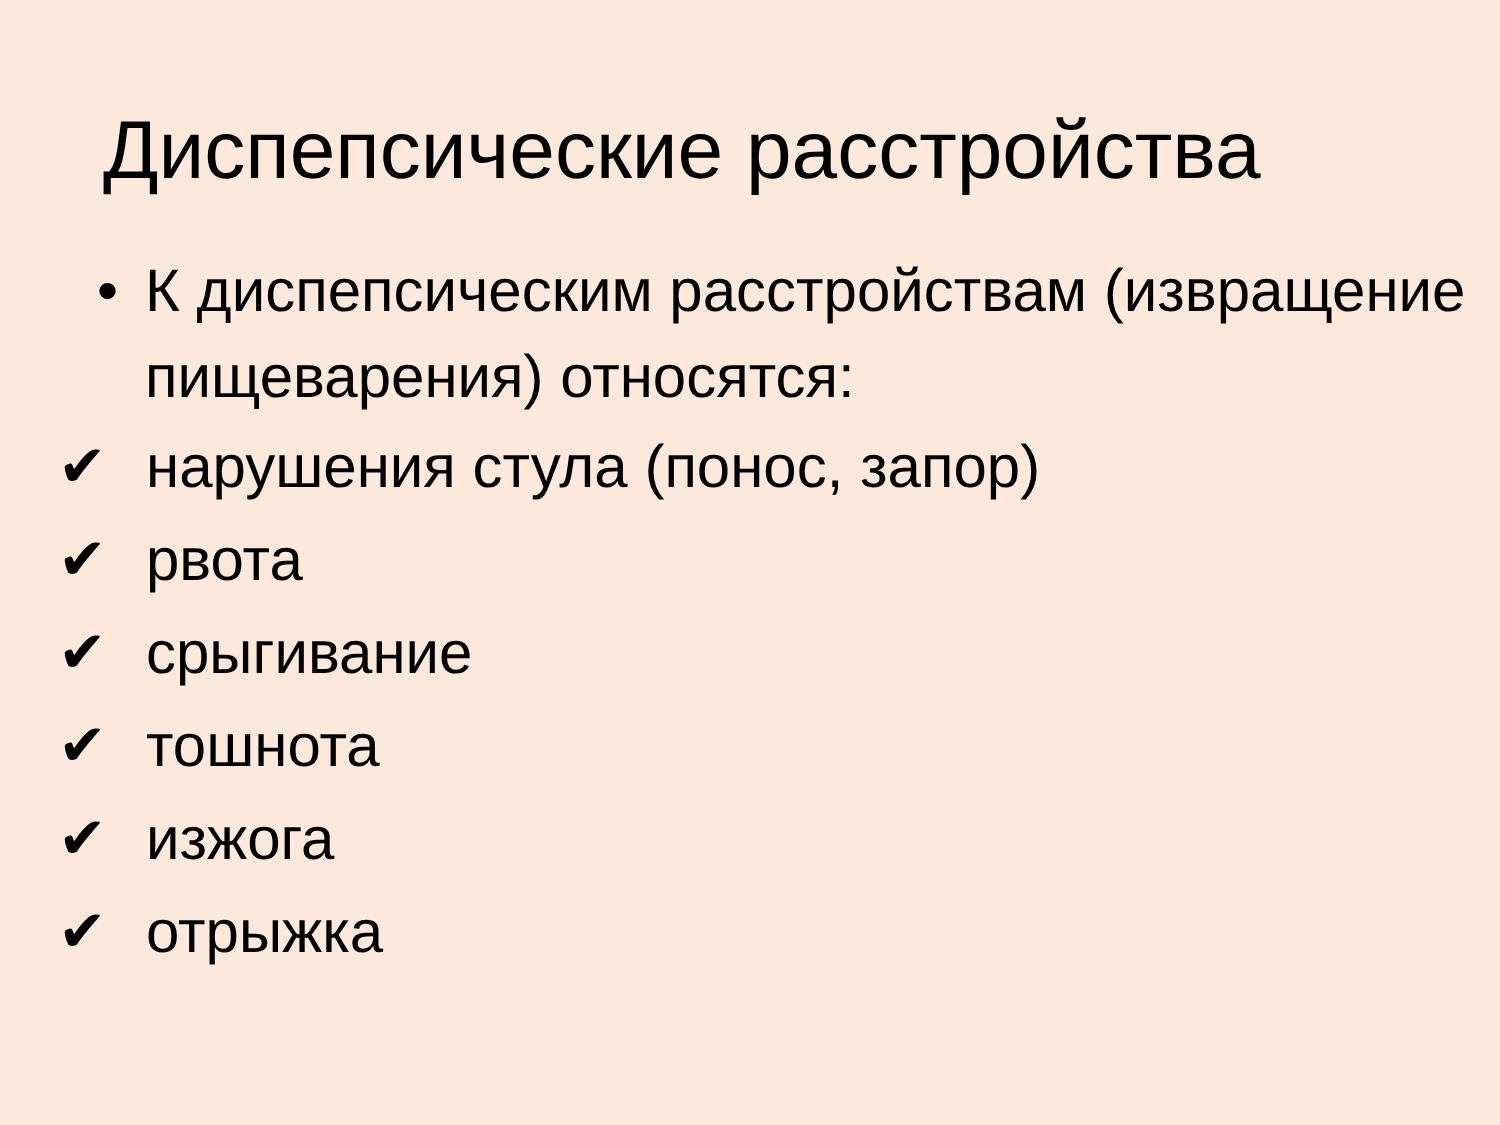Диспепсические расстройства
• К диспепсическим расстройствам (извращение пищеварения) относятся:
✔ нарушения стула (понос, запор)
✔ рвота
✔ срыгивание
✔ тошнота
✔ изжога
✔ отрыжка